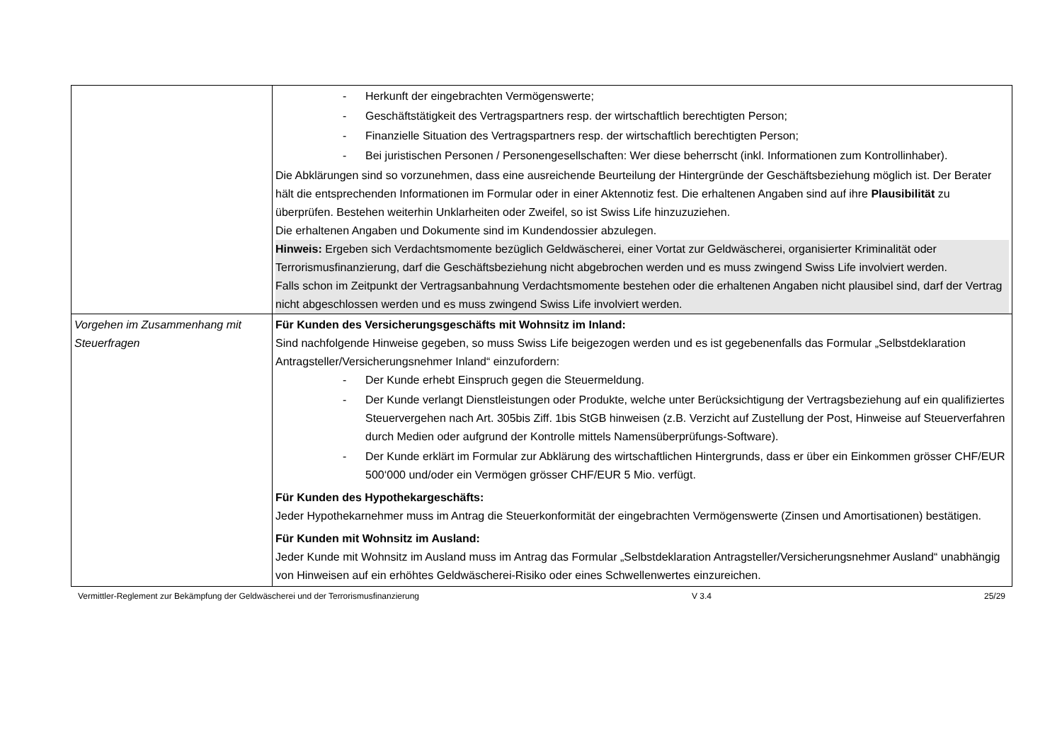| | - Herkunft der eingebrachten Vermögenswerte; - Geschäftstätigkeit des Vertragspartners resp. der wirtschaftlich berechtigten Person; - Finanzielle Situation des Vertragspartners resp. der wirtschaftlich berechtigten Person; - Bei juristischen Personen / Personengesellschaften: Wer diese beherrscht (inkl. Informationen zum Kontrollinhaber). Die Abklärungen sind so vorzunehmen, dass eine ausreichende Beurteilung der Hintergründe der Geschäftsbeziehung möglich ist. Der Berater hält die entsprechenden Informationen im Formular oder in einer Aktennotiz fest. Die erhaltenen Angaben sind auf ihre Plausibilität zu überprüfen. Bestehen weiterhin Unklarheiten oder Zweifel, so ist Swiss Life hinzuzuziehen. Die erhaltenen Angaben und Dokumente sind im Kundendossier abzulegen. Hinweis: Ergeben sich Verdachtsmomente bezüglich Geldwäscherei, einer Vortat zur Geldwäscherei, organisierter Kriminalität oder Terrorismusfinanzierung, darf die Geschäftsbeziehung nicht abgebrochen werden und es muss zwingend Swiss Life involviert werden. Falls schon im Zeitpunkt der Vertragsanbahnung Verdachtsmomente bestehen oder die erhaltenen Angaben nicht plausibel sind, darf der Vertrag nicht abgeschlossen werden und es muss zwingend Swiss Life involviert werden. |
| Vorgehen im Zusammenhang mit Steuerfragen | Für Kunden des Versicherungsgeschäfts mit Wohnsitz im Inland: Sind nachfolgende Hinweise gegeben, so muss Swiss Life beigezogen werden und es ist gegebenenfalls das Formular „Selbstdeklaration Antragsteller/Versicherungsnehmer Inland“ einzufordern: - Der Kunde erhebt Einspruch gegen die Steuermeldung. - Der Kunde verlangt Dienstleistungen oder Produkte, welche unter Berücksichtigung der Vertragsbeziehung auf ein qualifiziertes Steuervergehen nach Art. 305bis Ziff. 1bis StGB hinweisen (z.B. Verzicht auf Zustellung der Post, Hinweise auf Steuerverfahren durch Medien oder aufgrund der Kontrolle mittels Namensüberprüfungs-Software). - Der Kunde erklärt im Formular zur Abklärung des wirtschaftlichen Hintergrunds, dass er über ein Einkommen grösser CHF/EUR 500‘000 und/oder ein Vermögen grösser CHF/EUR 5 Mio. verfügt. Für Kunden des Hypothekargeschäfts: Jeder Hypothekarnehmer muss im Antrag die Steuerkonformität der eingebrachten Vermögenswerte (Zinsen und Amortisationen) bestätigen. Für Kunden mit Wohnsitz im Ausland: Jeder Kunde mit Wohnsitz im Ausland muss im Antrag das Formular „Selbstdeklaration Antragsteller/Versicherungsnehmer Ausland“ unabhängig von Hinweisen auf ein erhöhtes Geldwäscherei-Risiko oder eines Schwellenwertes einzureichen. |
Vermittler-Reglement zur Bekämpfung der Geldwäscherei und der Terrorismusfinanzierung V 3.4 25/29